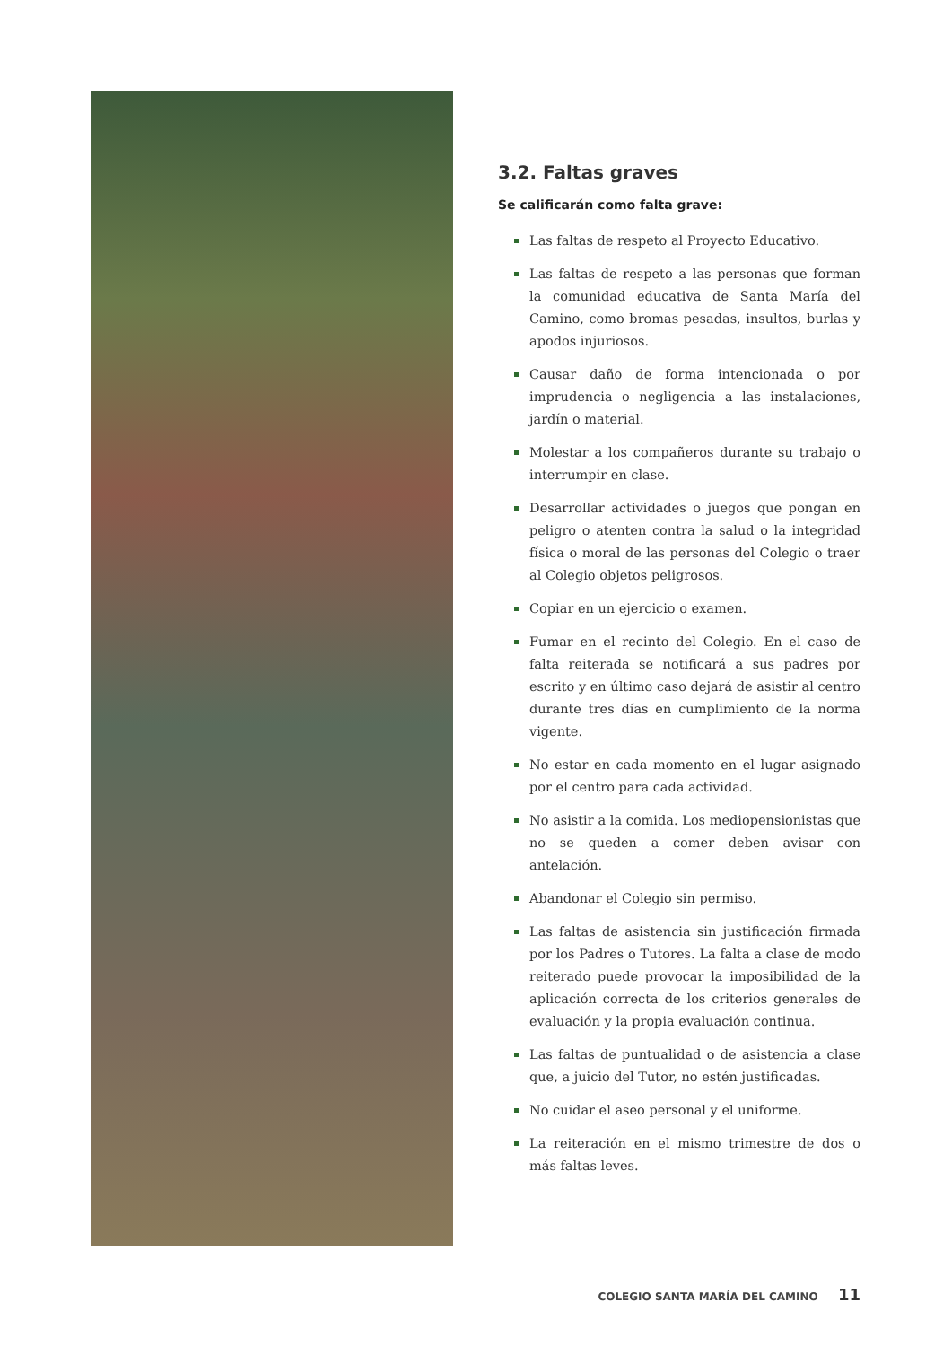3.2. Faltas graves
Se calificarán como falta grave:
Las faltas de respeto al Proyecto Educativo.
Las faltas de respeto a las personas que forman la comunidad educativa de Santa María del Camino, como bromas pesadas, insultos, burlas y apodos injuriosos.
Causar daño de forma intencionada o por imprudencia o negligencia a las instalaciones, jardín o material.
Molestar a los compañeros durante su trabajo o interrumpir en clase.
Desarrollar actividades o juegos que pongan en peligro o atenten contra la salud o la integridad física o moral de las personas del Colegio o traer al Colegio objetos peligrosos.
Copiar en un ejercicio o examen.
Fumar en el recinto del Colegio. En el caso de falta reiterada se notificará a sus padres por escrito y en último caso dejará de asistir al centro durante tres días en cumplimiento de la norma vigente.
No estar en cada momento en el lugar asignado por el centro para cada actividad.
No asistir a la comida. Los mediopensionistas que no se queden a comer deben avisar con antelación.
Abandonar el Colegio sin permiso.
Las faltas de asistencia sin justificación firmada por los Padres o Tutores. La falta a clase de modo reiterado puede provocar la imposibilidad de la aplicación correcta de los criterios generales de evaluación y la propia evaluación continua.
Las faltas de puntualidad o de asistencia a clase que, a juicio del Tutor, no estén justificadas.
No cuidar el aseo personal y el uniforme.
La reiteración en el mismo trimestre de dos o más faltas leves.
COLEGIO SANTA MARÍA DEL CAMINO 11